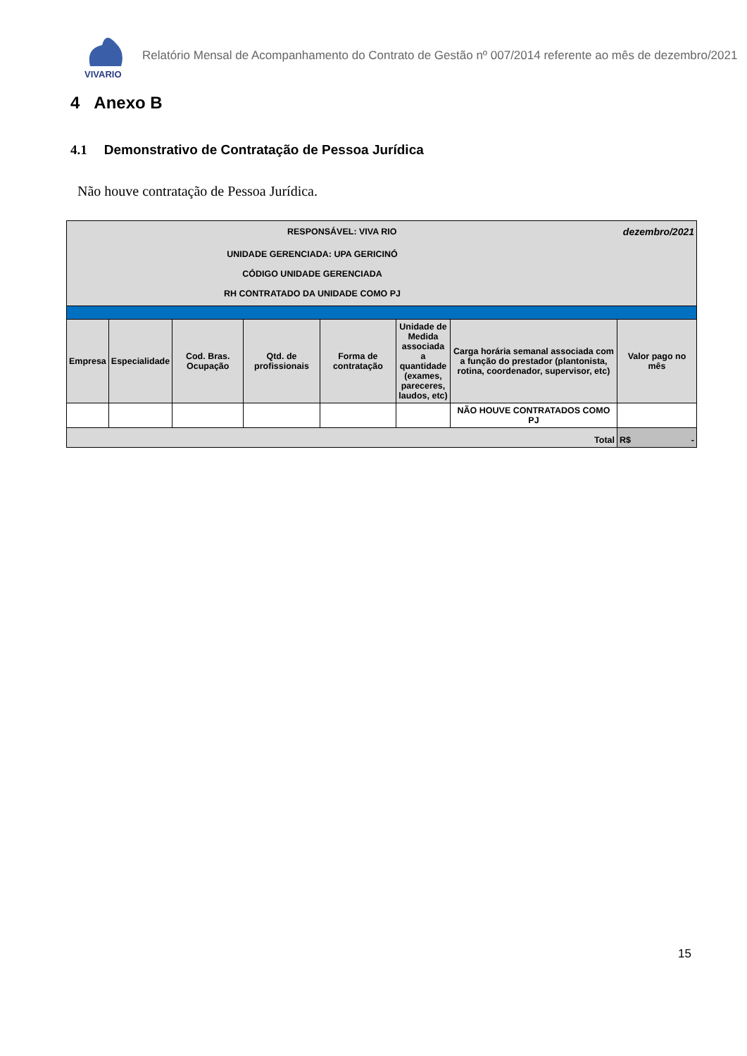VIVARIO
Relatório Mensal de Acompanhamento do Contrato de Gestão nº 007/2014 referente ao mês de dezembro/2021
4 Anexo B
4.1 Demonstrativo de Contratação de Pessoa Jurídica
Não houve contratação de Pessoa Jurídica.
| RESPONSÁVEL: VIVA RIO | | | | | | | dezembro/2021 |
| UNIDADE GERENCIADA: UPA GERICINÓ CÓDIGO UNIDADE GERENCIADA RH CONTRATADO DA UNIDADE COMO PJ | | | | | | | |
| Empresa | Especialidade | Cod. Bras. Ocupação | Qtd. de profissionais | Forma de contratação | Unidade de Medida associada a quantidade (exames, pareceres, laudos, etc) | Carga horária semanal associada com a função do prestador (plantonista, rotina, coordenador, supervisor, etc) | Valor pago no mês |
| | | | | | | NÃO HOUVE CONTRATADOS COMO PJ | |
| Total | | | | | | | R$ - |
15